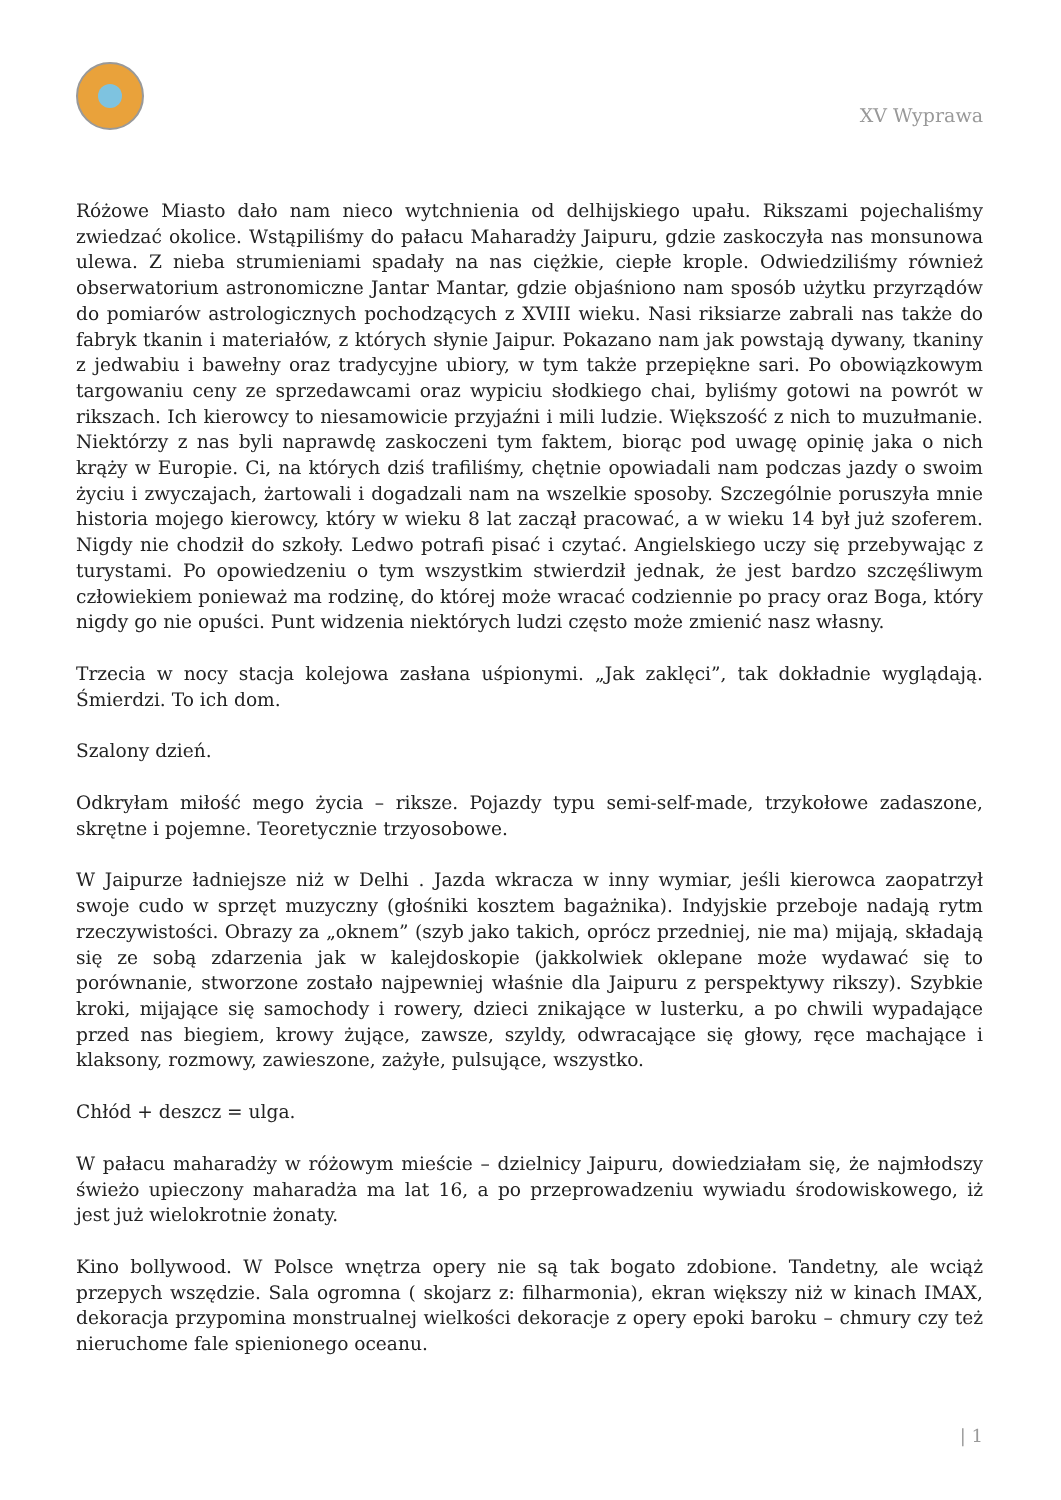XV Wyprawa
Różowe Miasto dało nam nieco wytchnienia od delhijskiego upału. Rikszami pojechaliśmy zwiedzać okolice. Wstąpiliśmy do pałacu Maharadży Jaipuru, gdzie zaskoczyła nas monsunowa ulewa. Z nieba strumieniami spadały na nas ciężkie, ciepłe krople. Odwiedziliśmy również obserwatorium astronomiczne Jantar Mantar, gdzie objaśniono nam sposób użytku przyrządów do pomiarów astrologicznych pochodzących z XVIII wieku. Nasi riksiarze zabrali nas także do fabryk tkanin i materiałów, z których słynie Jaipur. Pokazano nam jak powstają dywany, tkaniny z jedwabiu i bawełny oraz tradycyjne ubiory, w tym także przepiękne sari. Po obowiązkowym targowaniu ceny ze sprzedawcami oraz wypiciu słodkiego chai, byliśmy gotowi na powrót w rikszach. Ich kierowcy to niesamowicie przyjaźni i mili ludzie. Większość z nich to muzułmanie. Niektórzy z nas byli naprawdę zaskoczeni tym faktem, biorąc pod uwagę opinię jaka o nich krąży w Europie. Ci, na których dziś trafiliśmy, chętnie opowiadali nam podczas jazdy o swoim życiu i zwyczajach, żartowali i dogadzali nam na wszelkie sposoby. Szczególnie poruszyła mnie historia mojego kierowcy, który w wieku 8 lat zaczął pracować, a w wieku 14 był już szoferem. Nigdy nie chodził do szkoły. Ledwo potrafi pisać i czytać. Angielskiego uczy się przebywając z turystami. Po opowiedzeniu o tym wszystkim stwierdził jednak, że jest bardzo szczęśliwym człowiekiem ponieważ ma rodzinę, do której może wracać codziennie po pracy oraz Boga, który nigdy go nie opuści. Punt widzenia niektórych ludzi często może zmienić nasz własny.
Trzecia w nocy stacja kolejowa zasłana uśpionymi. „Jak zaklęci”, tak dokładnie wyglądają. Śmierdzi. To ich dom.
Szalony dzień.
Odkryłam miłość mego życia – riksze. Pojazdy typu semi-self-made, trzykołowe zadaszone, skrętne i pojemne. Teoretycznie trzyosobowe.
W Jaipurze ładniejsze niż w Delhi . Jazda wkracza w inny wymiar, jeśli kierowca zaopatrzył swoje cudo w sprzęt muzyczny (głośniki kosztem bagażnika). Indyjskie przeboje nadają rytm rzeczywistości. Obrazy za „oknem” (szyb jako takich, oprócz przedniej, nie ma) mijają, składają się ze sobą zdarzenia jak w kalejdoskopie (jakkolwiek oklepane może wydawać się to porównanie, stworzone zostało najpewniej właśnie dla Jaipuru z perspektywy rikszy). Szybkie kroki, mijające się samochody i rowery, dzieci znikające w lusterku, a po chwili wypadające przed nas biegiem, krowy żujące, zawsze, szyldy, odwracające się głowy, ręce machające i klaksony, rozmowy, zawieszone, zażyłe, pulsujące, wszystko.
Chłód + deszcz = ulga.
W pałacu maharadży w różowym mieście – dzielnicy Jaipuru, dowiedziałam się, że najmłodszy świeżo upieczony maharadża ma lat 16, a po przeprowadzeniu wywiadu środowiskowego, iż jest już wielokrotnie żonaty.
Kino bollywood. W Polsce wnętrza opery nie są tak bogato zdobione. Tandetny, ale wciąż przepych wszędzie. Sala ogromna ( skojarz z: filharmonia), ekran większy niż w kinach IMAX, dekoracja przypomina monstrualnej wielkości dekoracje z opery epoki baroku – chmury czy też nieruchome fale spienionego oceanu.
| 1